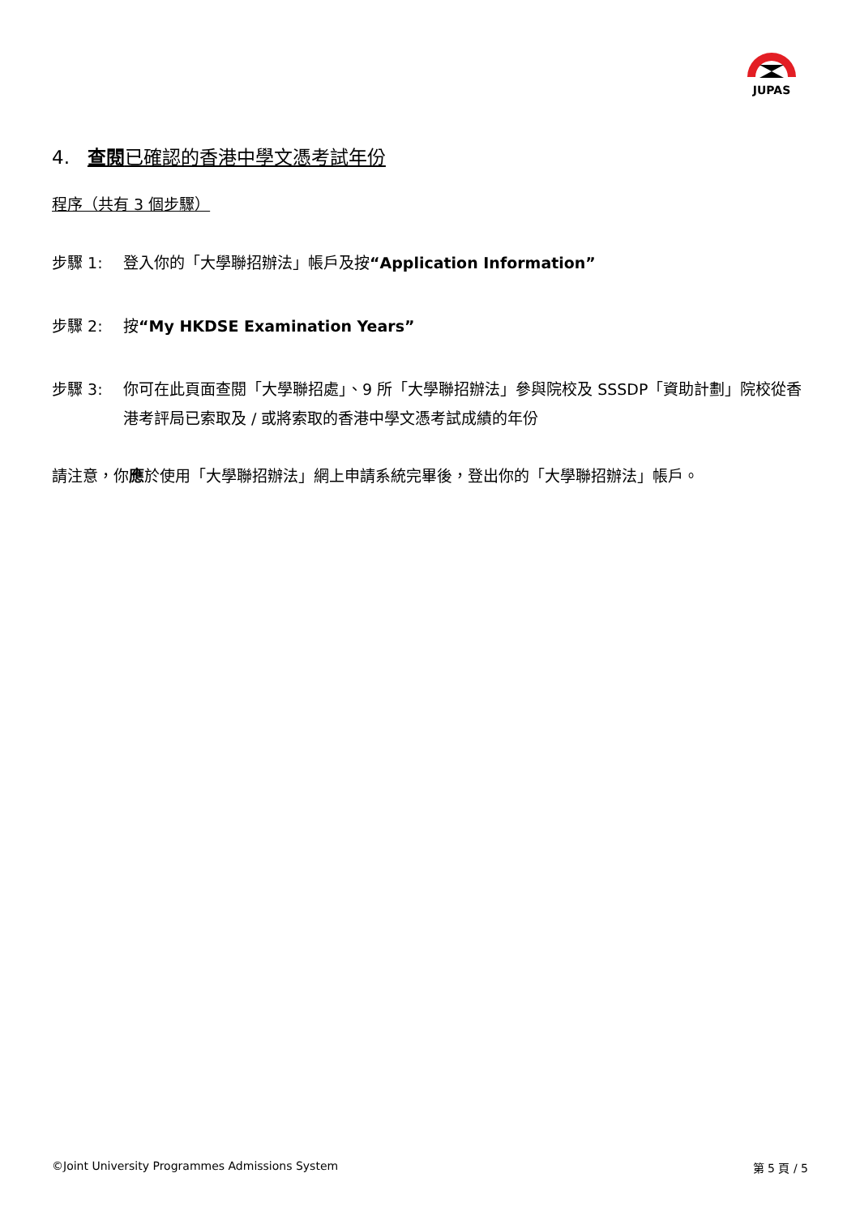JUPAS
4. 查閱已確認的香港中學文憑考試年份
程序（共有 3 個步驟）
步驟 1: 登入你的「大學聯招辦法」帳戶及按“Application Information”
步驟 2: 按“My HKDSE Examination Years”
步驟 3: 你可在此頁面查閱「大學聯招處」、9 所「大學聯招辦法」參與院校及 SSSDP「資助計劃」院校從香港考評局已索取及 / 或將索取的香港中學文憑考試成績的年份
請注意，你應於使用「大學聯招辦法」網上申請系統完畢後，登出你的「大學聯招辦法」帳戶。
©Joint University Programmes Admissions System 第 5 頁 / 5